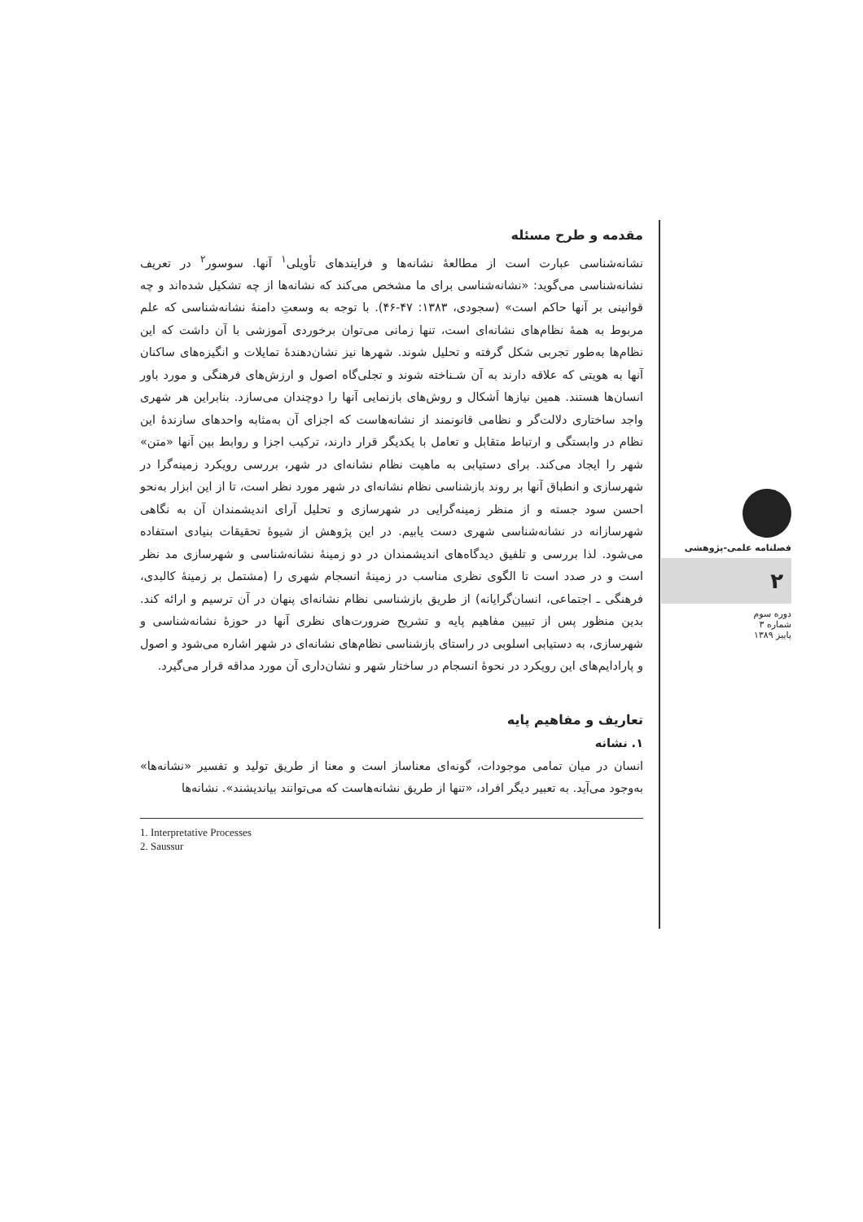مقدمه و طرح مسئله
نشانه‌شناسی عبارت است از مطالعهٔ نشانه‌ها و فرایندهای تأویلی<sup>۱</sup> آنها. سوسور<sup>۲</sup> در تعریف نشانه‌شناسی می‌گوید: «نشانه‌شناسی برای ما مشخص می‌کند که نشانه‌ها از چه تشکیل شده‌اند و چه قوانینی بر آنها حاکم است» (سجودی، ۱۳۸۳: ۴۷-۴۶). با توجه به وسعتِ دامنهٔ نشانه‌شناسی که علم مربوط به همهٔ نظام‌های نشانه‌ای است، تنها زمانی می‌توان برخوردی آموزشی با آن داشت که این نظام‌ها به‌طور تجربی شکل گرفته و تحلیل شوند. شهرها نیز نشان‌دهندهٔ تمایلات و انگیزه‌های ساکنان آنها به هویتی که علاقه دارند به آن شـناخته شوند و تجلی‌گاه اصول و ارزش‌های فرهنگی و مورد باور انسان‌ها هستند. همین نیازها اَشکال و روش‌های بازنمایی آنها را دوچندان می‌سازد. بنابراین هر شهری واجد ساختاری دلالت‌گر و نظامی قانونمند از نشانه‌هاست که اجزای آن به‌مثابه واحدهای سازندهٔ این نظام در وابستگی و ارتباط متقابل و تعامل با یکدیگر قرار دارند، ترکیب اجزا و روابط بین آنها «متن» شهر را ایجاد می‌کند. برای دستیابی به ماهیت نظام نشانه‌ای در شهر، بررسی رویکرد زمینه‌گرا در شهرسازی و انطباق آنها بر روند بازشناسی نظام نشانه‌ای در شهر مورد نظر است، تا از این ابزار به‌نحو احسن سود جسته و از منظر زمینه‌گرایی در شهرسازی و تحلیل آرای اندیشمندان آن به نگاهی شهرسازانه در نشانه‌شناسی شهری دست یابیم. در این پژوهش از شیوهٔ تحقیقات بنیادی استفاده می‌شود. لذا بررسی و تلفیق دیدگاه‌های اندیشمندان در دو زمینهٔ نشانه‌شناسی و شهرسازی مد نظر است و در صدد است تا الگوی نظری مناسب در زمینهٔ انسجام شهری را (مشتمل بر زمینهٔ کالبدی، فرهنگی ـ اجتماعی، انسان‌گرایانه) از طریق بازشناسی نظام نشانه‌ای پنهان در آن ترسیم و ارائه کند. بدین منظور پس از تبیین مفاهیم پایه و تشریح ضرورت‌های نظری آنها در حوزهٔ نشانه‌شناسی و شهرسازی، به دستیابی اسلوبی در راستای بازشناسی نظام‌های نشانه‌ای در شهر اشاره می‌شود و اصول و پارادایم‌های این رویکرد در نحوهٔ انسجام در ساختار شهر و نشان‌داری آن مورد مداقه قرار می‌گیرد.
تعاریف و مفاهیم پایه
۱. نشانه
انسان در میان تمامی موجودات، گونه‌ای معناساز است و معنا از طریق تولید و تفسیر «نشانه‌ها» به‌وجود می‌آید. به تعبیر دیگر افراد، «تنها از طریق نشانه‌هاست که می‌توانند بیاندیشند». نشانه‌ها
1. Interpretative Processes
2. Saussur
فصلنامه علمی-پژوهشی
۲
دوره سوم
شماره ۳
پاییز ۱۳۸۹